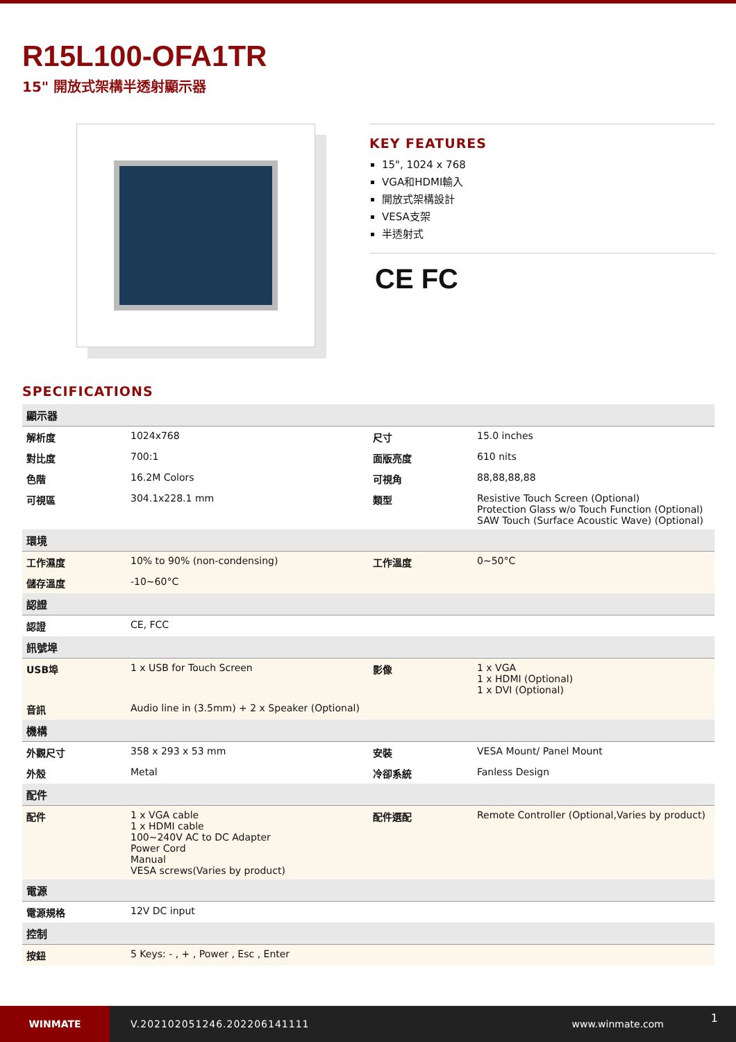R15L100-OFA1TR
15" 開放式架構半透射顯示器
KEY FEATURES
15", 1024 x 768
VGA和HDMI輸入
開放式架構設計
VESA支架
半透射式
CE FC
SPECIFICATIONS
| 顯示器 | | | |
| 解析度 | 1024x768 | 尺寸 | 15.0 inches |
| 對比度 | 700:1 | 面版亮度 | 610 nits |
| 色階 | 16.2M Colors | 可視角 | 88,88,88,88 |
| 可視區 | 304.1x228.1 mm | 類型 | Resistive Touch Screen (Optional) Protection Glass w/o Touch Function (Optional) SAW Touch (Surface Acoustic Wave) (Optional) |
| 環境 | | | |
| 工作濕度 | 10% to 90% (non-condensing) | 工作溫度 | 0~50°C |
| 儲存溫度 | -10~60°C | | |
| 認證 | | | |
| 認證 | CE, FCC | | |
| 訊號埠 | | | |
| USB埠 | 1 x USB for Touch Screen | 影像 | 1 x VGA 1 x HDMI (Optional) 1 x DVI (Optional) |
| 音訊 | Audio line in (3.5mm) + 2 x Speaker (Optional) | | |
| 機構 | | | |
| 外觀尺寸 | 358 x 293 x 53 mm | 安裝 | VESA Mount/ Panel Mount |
| 外殼 | Metal | 冷卻系統 | Fanless Design |
| 配件 | | | |
| 配件 | 1 x VGA cable 1 x HDMI cable 100~240V AC to DC Adapter Power Cord Manual VESA screws(Varies by product) | 配件選配 | Remote Controller (Optional,Varies by product) |
| 電源 | | | |
| 電源規格 | 12V DC input | | |
| 控制 | | | |
| 按鈕 | 5 Keys: - , + , Power , Esc , Enter | | |
WINMATE
V.202102051246.202206141111 www.winmate.com
1